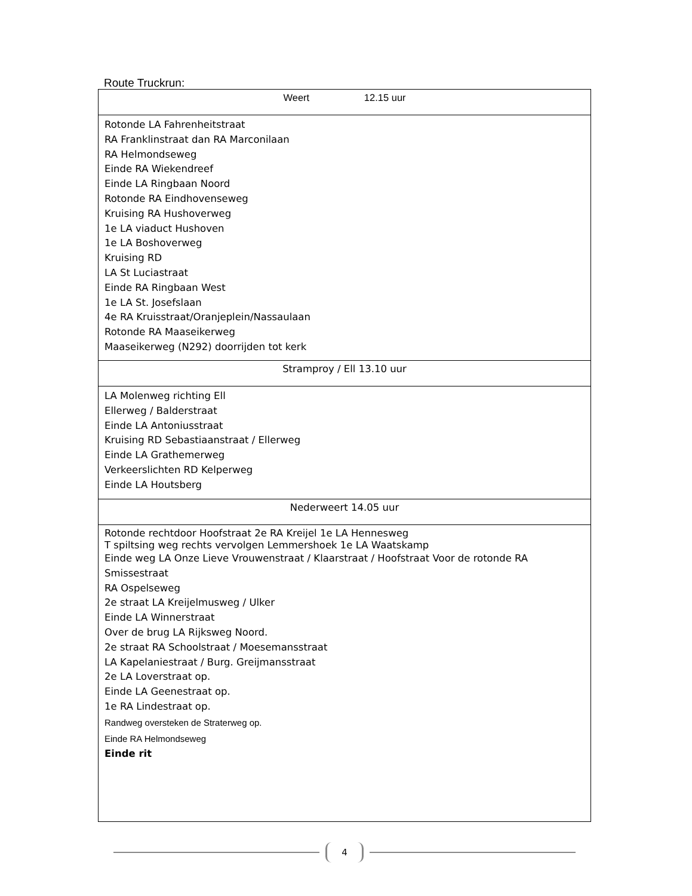Route Truckrun:
| Weert 12.15 uur |
| Rotonde LA Fahrenheitstraat RA Franklinstraat dan RA Marconilaan RA Helmondseweg Einde RA Wiekendreef Einde LA Ringbaan Noord Rotonde RA Eindhovenseweg Kruising RA Hushoverweg 1e LA viaduct Hushoven 1e LA Boshoverweg Kruising RD LA St Luciastraat Einde RA Ringbaan West 1e LA St. Josefslaan 4e RA Kruisstraat/Oranjeplein/Nassaulaan Rotonde RA Maaseikerweg Maaseikerweg (N292) doorrijden tot kerk |
| Stramproy / Ell 13.10 uur |
| LA Molenweg richting Ell Ellerweg / Balderstraat Einde LA Antoniusstraat Kruising RD Sebastiaanstraat / Ellerweg Einde LA Grathemerweg Verkeerslichten RD Kelperweg Einde LA Houtsberg |
| Nederweert 14.05 uur |
| Rotonde rechtdoor Hoofstraat 2e RA Kreijel 1e LA Hennesweg T spiltsing weg rechts vervolgen Lemmershoek 1e LA Waatskamp Einde weg LA Onze Lieve Vrouwenstraat / Klaarstraat / Hoofstraat Voor de rotonde RA Smissestraat RA Ospelseweg 2e straat LA Kreijelmusweg / Ulker Einde LA Winnerstraat Over de brug LA Rijksweg Noord. 2e straat RA Schoolstraat / Moesemansstraat LA Kapelaniestraat / Burg. Greijmansstraat 2e LA Loverstraat op. Einde LA Geenestraat op. 1e RA Lindestraat op. Randweg oversteken de Straterweg op. Einde RA Helmondseweg Einde rit |
4